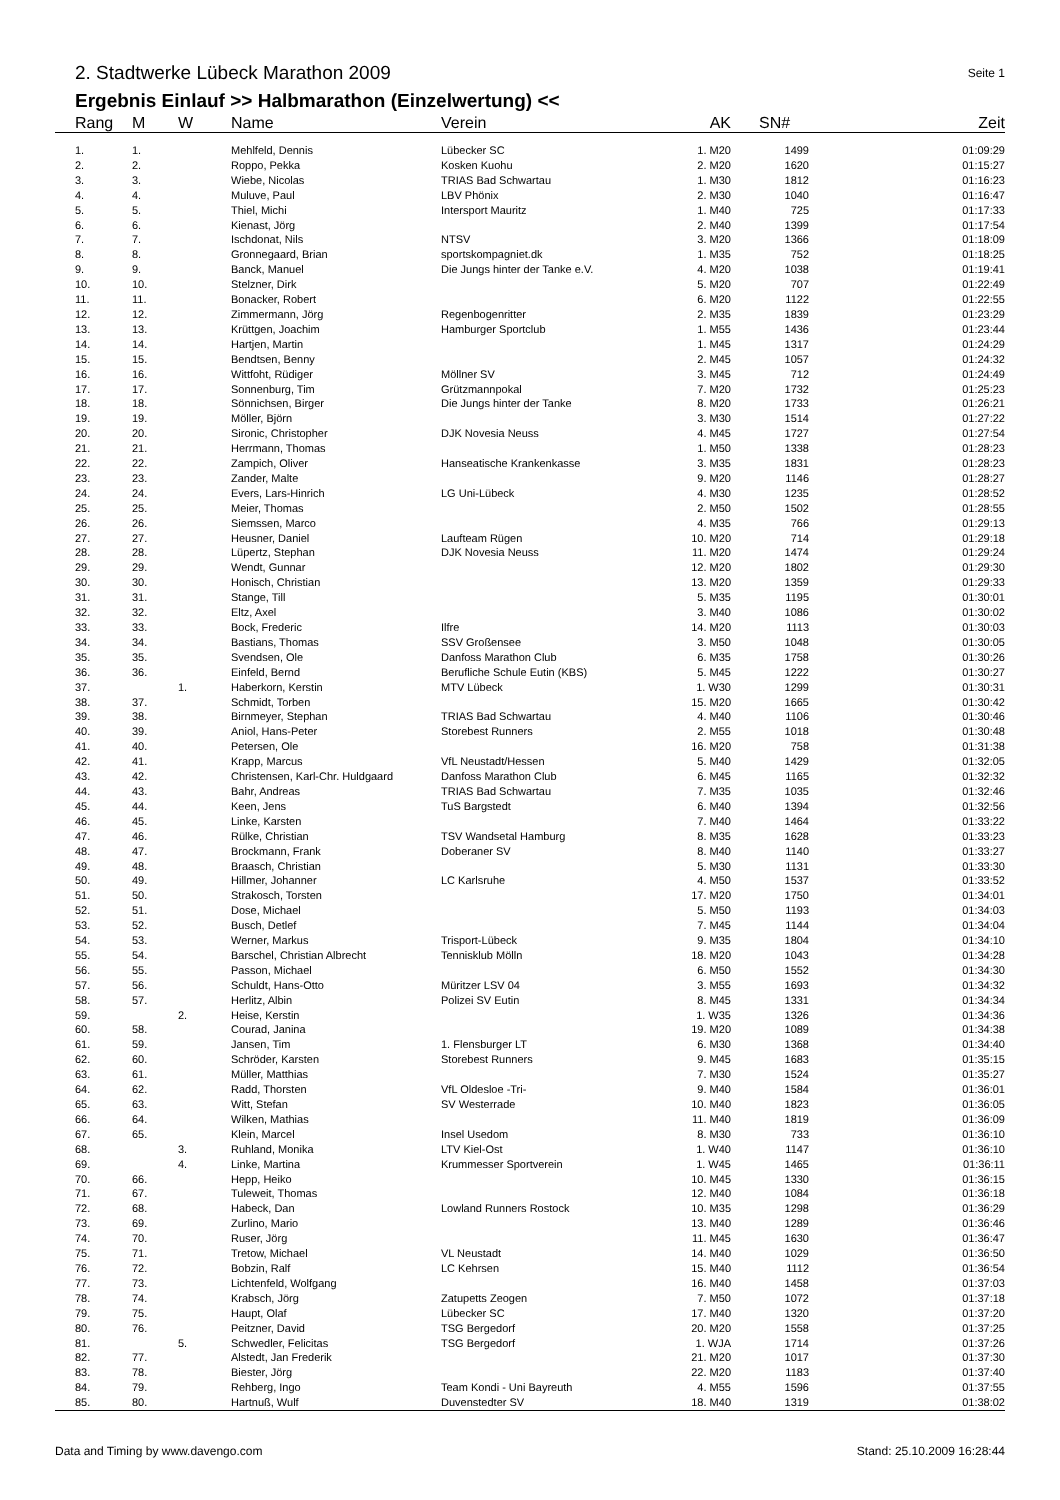2. Stadtwerke Lübeck Marathon 2009
Seite 1
Ergebnis Einlauf >> Halbmarathon (Einzelwertung) <<
| Rang | M | W | Name | Verein | AK | SN# | Zeit |
| --- | --- | --- | --- | --- | --- | --- | --- |
| 1. | 1. | | Mehlfeld, Dennis | Lübecker SC | 1. M20 | 1499 | 01:09:29 |
| 2. | 2. | | Roppo, Pekka | Kosken Kuohu | 2. M20 | 1620 | 01:15:27 |
| 3. | 3. | | Wiebe, Nicolas | TRIAS Bad Schwartau | 1. M30 | 1812 | 01:16:23 |
| 4. | 4. | | Muluve, Paul | LBV Phönix | 2. M30 | 1040 | 01:16:47 |
| 5. | 5. | | Thiel, Michi | Intersport Mauritz | 1. M40 | 725 | 01:17:33 |
| 6. | 6. | | Kienast, Jörg | | 2. M40 | 1399 | 01:17:54 |
| 7. | 7. | | Ischdonat, Nils | NTSV | 3. M20 | 1366 | 01:18:09 |
| 8. | 8. | | Gronnegaard, Brian | sportskompagniet.dk | 1. M35 | 752 | 01:18:25 |
| 9. | 9. | | Banck, Manuel | Die Jungs hinter der Tanke e.V. | 4. M20 | 1038 | 01:19:41 |
| 10. | 10. | | Stelzner, Dirk | | 5. M20 | 707 | 01:22:49 |
| 11. | 11. | | Bonacker, Robert | | 6. M20 | 1122 | 01:22:55 |
| 12. | 12. | | Zimmermann, Jörg | Regenbogenritter | 2. M35 | 1839 | 01:23:29 |
| 13. | 13. | | Krüttgen, Joachim | Hamburger Sportclub | 1. M55 | 1436 | 01:23:44 |
| 14. | 14. | | Hartjen, Martin | | 1. M45 | 1317 | 01:24:29 |
| 15. | 15. | | Bendtsen, Benny | | 2. M45 | 1057 | 01:24:32 |
| 16. | 16. | | Wittfoht, Rüdiger | Möllner SV | 3. M45 | 712 | 01:24:49 |
| 17. | 17. | | Sonnenburg, Tim | Grützmannpokal | 7. M20 | 1732 | 01:25:23 |
| 18. | 18. | | Sönnichsen, Birger | Die Jungs hinter der Tanke | 8. M20 | 1733 | 01:26:21 |
| 19. | 19. | | Möller, Björn | | 3. M30 | 1514 | 01:27:22 |
| 20. | 20. | | Sironic, Christopher | DJK Novesia Neuss | 4. M45 | 1727 | 01:27:54 |
| 21. | 21. | | Herrmann, Thomas | | 1. M50 | 1338 | 01:28:23 |
| 22. | 22. | | Zampich, Oliver | Hanseatische Krankenkasse | 3. M35 | 1831 | 01:28:23 |
| 23. | 23. | | Zander, Malte | | 9. M20 | 1146 | 01:28:27 |
| 24. | 24. | | Evers, Lars-Hinrich | LG Uni-Lübeck | 4. M30 | 1235 | 01:28:52 |
| 25. | 25. | | Meier, Thomas | | 2. M50 | 1502 | 01:28:55 |
| 26. | 26. | | Siemssen, Marco | | 4. M35 | 766 | 01:29:13 |
| 27. | 27. | | Heusner, Daniel | Laufteam Rügen | 10. M20 | 714 | 01:29:18 |
| 28. | 28. | | Lüpertz, Stephan | DJK Novesia Neuss | 11. M20 | 1474 | 01:29:24 |
| 29. | 29. | | Wendt, Gunnar | | 12. M20 | 1802 | 01:29:30 |
| 30. | 30. | | Honisch, Christian | | 13. M20 | 1359 | 01:29:33 |
| 31. | 31. | | Stange, Till | | 5. M35 | 1195 | 01:30:01 |
| 32. | 32. | | Eltz, Axel | | 3. M40 | 1086 | 01:30:02 |
| 33. | 33. | | Bock, Frederic | Ilfre | 14. M20 | 1113 | 01:30:03 |
| 34. | 34. | | Bastians, Thomas | SSV Großensee | 3. M50 | 1048 | 01:30:05 |
| 35. | 35. | | Svendsen, Ole | Danfoss Marathon Club | 6. M35 | 1758 | 01:30:26 |
| 36. | 36. | | Einfeld, Bernd | Berufliche Schule Eutin (KBS) | 5. M45 | 1222 | 01:30:27 |
| 37. | | 1. | Haberkorn, Kerstin | MTV Lübeck | 1. W30 | 1299 | 01:30:31 |
| 38. | 37. | | Schmidt, Torben | | 15. M20 | 1665 | 01:30:42 |
| 39. | 38. | | Birnmeyer, Stephan | TRIAS Bad Schwartau | 4. M40 | 1106 | 01:30:46 |
| 40. | 39. | | Aniol, Hans-Peter | Storebest Runners | 2. M55 | 1018 | 01:30:48 |
| 41. | 40. | | Petersen, Ole | | 16. M20 | 758 | 01:31:38 |
| 42. | 41. | | Krapp, Marcus | VfL Neustadt/Hessen | 5. M40 | 1429 | 01:32:05 |
| 43. | 42. | | Christensen, Karl-Chr. Huldgaard | Danfoss Marathon Club | 6. M45 | 1165 | 01:32:32 |
| 44. | 43. | | Bahr, Andreas | TRIAS Bad Schwartau | 7. M35 | 1035 | 01:32:46 |
| 45. | 44. | | Keen, Jens | TuS Bargstedt | 6. M40 | 1394 | 01:32:56 |
| 46. | 45. | | Linke, Karsten | | 7. M40 | 1464 | 01:33:22 |
| 47. | 46. | | Rülke, Christian | TSV Wandsetal Hamburg | 8. M35 | 1628 | 01:33:23 |
| 48. | 47. | | Brockmann, Frank | Doberaner SV | 8. M40 | 1140 | 01:33:27 |
| 49. | 48. | | Braasch, Christian | | 5. M30 | 1131 | 01:33:30 |
| 50. | 49. | | Hillmer, Johanner | LC Karlsruhe | 4. M50 | 1537 | 01:33:52 |
| 51. | 50. | | Strakosch, Torsten | | 17. M20 | 1750 | 01:34:01 |
| 52. | 51. | | Dose, Michael | | 5. M50 | 1193 | 01:34:03 |
| 53. | 52. | | Busch, Detlef | | 7. M45 | 1144 | 01:34:04 |
| 54. | 53. | | Werner, Markus | Trisport-Lübeck | 9. M35 | 1804 | 01:34:10 |
| 55. | 54. | | Barschel, Christian Albrecht | Tennisklub Mölln | 18. M20 | 1043 | 01:34:28 |
| 56. | 55. | | Passon, Michael | | 6. M50 | 1552 | 01:34:30 |
| 57. | 56. | | Schuldt, Hans-Otto | Müritzer LSV 04 | 3. M55 | 1693 | 01:34:32 |
| 58. | 57. | | Herlitz, Albin | Polizei SV Eutin | 8. M45 | 1331 | 01:34:34 |
| 59. | | 2. | Heise, Kerstin | | 1. W35 | 1326 | 01:34:36 |
| 60. | 58. | | Courad, Janina | | 19. M20 | 1089 | 01:34:38 |
| 61. | 59. | | Jansen, Tim | 1. Flensburger LT | 6. M30 | 1368 | 01:34:40 |
| 62. | 60. | | Schröder, Karsten | Storebest Runners | 9. M45 | 1683 | 01:35:15 |
| 63. | 61. | | Müller, Matthias | | 7. M30 | 1524 | 01:35:27 |
| 64. | 62. | | Radd, Thorsten | VfL Oldesloe -Tri- | 9. M40 | 1584 | 01:36:01 |
| 65. | 63. | | Witt, Stefan | SV Westerrade | 10. M40 | 1823 | 01:36:05 |
| 66. | 64. | | Wilken, Mathias | | 11. M40 | 1819 | 01:36:09 |
| 67. | 65. | | Klein, Marcel | Insel Usedom | 8. M30 | 733 | 01:36:10 |
| 68. | | 3. | Ruhland, Monika | LTV Kiel-Ost | 1. W40 | 1147 | 01:36:10 |
| 69. | | 4. | Linke, Martina | Krummesser Sportverein | 1. W45 | 1465 | 01:36:11 |
| 70. | 66. | | Hepp, Heiko | | 10. M45 | 1330 | 01:36:15 |
| 71. | 67. | | Tuleweit, Thomas | | 12. M40 | 1084 | 01:36:18 |
| 72. | 68. | | Habeck, Dan | Lowland Runners Rostock | 10. M35 | 1298 | 01:36:29 |
| 73. | 69. | | Zurlino, Mario | | 13. M40 | 1289 | 01:36:46 |
| 74. | 70. | | Ruser, Jörg | | 11. M45 | 1630 | 01:36:47 |
| 75. | 71. | | Tretow, Michael | VL Neustadt | 14. M40 | 1029 | 01:36:50 |
| 76. | 72. | | Bobzin, Ralf | LC Kehrsen | 15. M40 | 1112 | 01:36:54 |
| 77. | 73. | | Lichtenfeld, Wolfgang | | 16. M40 | 1458 | 01:37:03 |
| 78. | 74. | | Krabsch, Jörg | Zatupetts Zeogen | 7. M50 | 1072 | 01:37:18 |
| 79. | 75. | | Haupt, Olaf | Lübecker SC | 17. M40 | 1320 | 01:37:20 |
| 80. | 76. | | Peitzner, David | TSG Bergedorf | 20. M20 | 1558 | 01:37:25 |
| 81. | | 5. | Schwedler, Felicitas | TSG Bergedorf | 1. WJA | 1714 | 01:37:26 |
| 82. | 77. | | Alstedt, Jan Frederik | | 21. M20 | 1017 | 01:37:30 |
| 83. | 78. | | Biester, Jörg | | 22. M20 | 1183 | 01:37:40 |
| 84. | 79. | | Rehberg, Ingo | Team Kondi - Uni Bayreuth | 4. M55 | 1596 | 01:37:55 |
| 85. | 80. | | Hartnuß, Wulf | Duvenstedter SV | 18. M40 | 1319 | 01:38:02 |
Data and Timing by www.davengo.com Stand: 25.10.2009 16:28:44